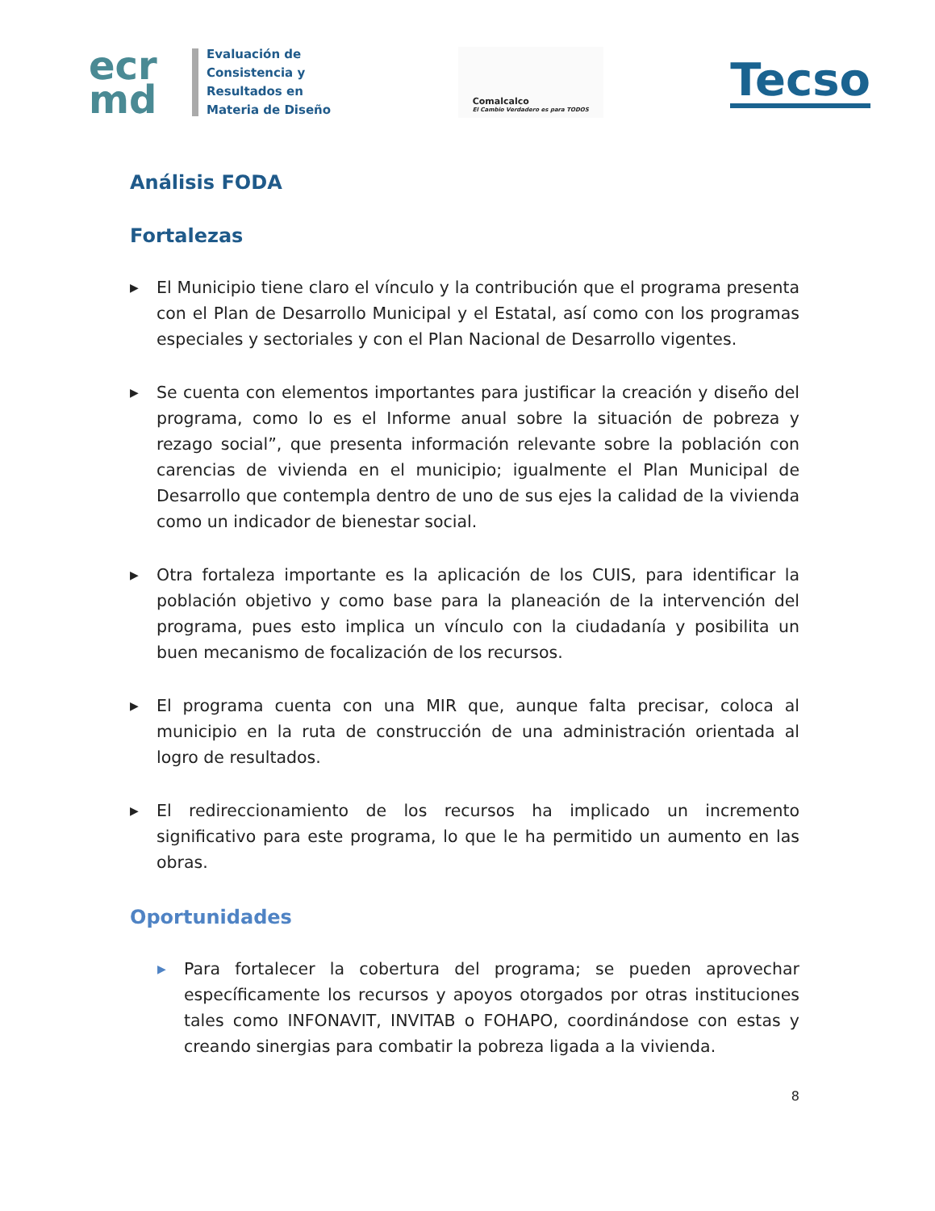ecr
md
Evaluación de
Consistencia y
Resultados en
Materia de Diseño
Comalcalco
El Cambio Verdadero es para TODOS
Tecso
Análisis FODA
Fortalezas
▶
El Municipio tiene claro el vínculo y la contribución que el programa presenta con el Plan de Desarrollo Municipal y el Estatal, así como con los programas especiales y sectoriales y con el Plan Nacional de Desarrollo vigentes.
▶
Se cuenta con elementos importantes para justificar la creación y diseño del programa, como lo es el Informe anual sobre la situación de pobreza y rezago social”, que presenta información relevante sobre la población con carencias de vivienda en el municipio; igualmente el Plan Municipal de Desarrollo que contempla dentro de uno de sus ejes la calidad de la vivienda como un indicador de bienestar social.
▶
Otra fortaleza importante es la aplicación de los CUIS, para identificar la población objetivo y como base para la planeación de la intervención del programa, pues esto implica un vínculo con la ciudadanía y posibilita un buen mecanismo de focalización de los recursos.
▶
El programa cuenta con una MIR que, aunque falta precisar, coloca al municipio en la ruta de construcción de una administración orientada al logro de resultados.
▶
El redireccionamiento de los recursos ha implicado un incremento significativo para este programa, lo que le ha permitido un aumento en las obras.
Oportunidades
▶
Para fortalecer la cobertura del programa; se pueden aprovechar específicamente los recursos y apoyos otorgados por otras instituciones tales como INFONAVIT, INVITAB o FOHAPO, coordinándose con estas y creando sinergias para combatir la pobreza ligada a la vivienda.
8